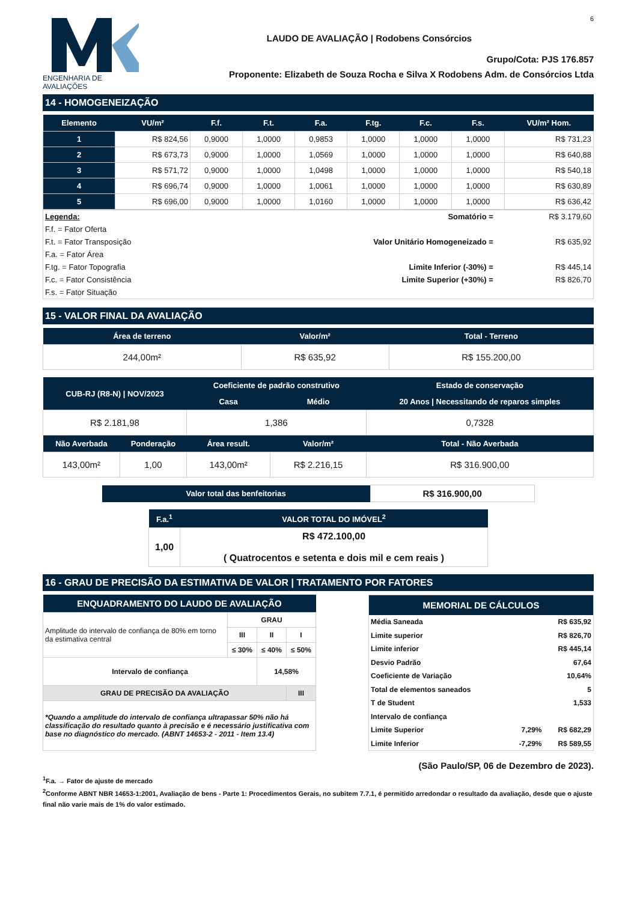ENGENHARIA DE AVALIAÇÕES
6
LAUDO DE AVALIAÇÃO | Rodobens Consórcios
Grupo/Cota: PJS 176.857
Proponente: Elizabeth de Souza Rocha e Silva X Rodobens Adm. de Consórcios Ltda
14 - HOMOGENEIZAÇÃO
| Elemento | VU/m² | F.f. | F.t. | F.a. | F.tg. | F.c. | F.s. | VU/m² Hom. |
| --- | --- | --- | --- | --- | --- | --- | --- | --- |
| 1 | R$ 824,56 | 0,9000 | 1,0000 | 0,9853 | 1,0000 | 1,0000 | 1,0000 | R$ 731,23 |
| 2 | R$ 673,73 | 0,9000 | 1,0000 | 1,0569 | 1,0000 | 1,0000 | 1,0000 | R$ 640,88 |
| 3 | R$ 571,72 | 0,9000 | 1,0000 | 1,0498 | 1,0000 | 1,0000 | 1,0000 | R$ 540,18 |
| 4 | R$ 696,74 | 0,9000 | 1,0000 | 1,0061 | 1,0000 | 1,0000 | 1,0000 | R$ 630,89 |
| 5 | R$ 696,00 | 0,9000 | 1,0000 | 1,0160 | 1,0000 | 1,0000 | 1,0000 | R$ 636,42 |
| Legenda: | Somatório = | R$ 3.179,60 |
| F.f. = Fator Oferta | | |
| F.t. = Fator Transposição | Valor Unitário Homogeneizado = | R$ 635,92 |
| F.a. = Fator Área | | |
| F.tg. = Fator Topografia | Limite Inferior (-30%) = | R$ 445,14 |
| F.c. = Fator Consistência | Limite Superior (+30%) = | R$ 826,70 |
| F.s. = Fator Situação | | |
15 - VALOR FINAL DA AVALIAÇÃO
| Área de terreno | Valor/m² | Total - Terreno |
| --- | --- | --- |
| 244,00m² | R$ 635,92 | R$ 155.200,00 |
| CUB-RJ (R8-N) / NOV/2023 | | Coeficiente de padrão construtivo | | Estado de conservação |
| --- | --- | --- | --- | --- |
| | | Casa | Médio | 20 Anos / Necessitando de reparos simples |
| R$ 2.181,98 | | 1,386 | | 0,7328 |
| Não Averbada | Ponderação | Área result. | Valor/m² | Total - Não Averbada |
| 143,00m² | 1,00 | 143,00m² | R$ 2.216,15 | R$ 316.900,00 |
| Valor total das benfeitorias | R$ 316.900,00 |
| F.a.<sup>1</sup> | VALOR TOTAL DO IMÓVEL<sup>2</sup> |
| --- | --- |
| 1,00 | R$ 472.100,00 ( Quatrocentos e setenta e dois mil e cem reais ) |
16 - GRAU DE PRECISÃO DA ESTIMATIVA DE VALOR | TRATAMENTO POR FATORES
| ENQUADRAMENTO DO LAUDO DE AVALIAÇÃO | | | |
| --- | --- | --- | --- |
| Amplitude do intervalo de confiança de 80% em torno da estimativa central | GRAU | | |
| | III | II | I |
| | ≤ 30% | ≤ 40% | ≤ 50% |
| Intervalo de confiança | | 14,58% | |
| GRAU DE PRECISÃO DA AVALIAÇÃO | | | III |
| *Quando a amplitude do intervalo de confiança ultrapassar 50% não há classificação do resultado quanto à precisão e é necessário justificativa com base no diagnóstico do mercado. (ABNT 14653-2 - 2011 - Item 13.4) | | | |
| MEMORIAL DE CÁLCULOS | | |
| --- | --- | --- |
| Média Saneada | | R$ 635,92 |
| Limite superior | | R$ 826,70 |
| Limite inferior | | R$ 445,14 |
| Desvio Padrão | | 67,64 |
| Coeficiente de Variação | | 10,64% |
| Total de elementos saneados | | 5 |
| T de Student | | 1,533 |
| Intervalo de confiança | | |
| Limite Superior | 7,29% | R$ 682,29 |
| Limite Inferior | -7,29% | R$ 589,55 |
(São Paulo/SP, 06 de Dezembro de 2023).
<sup>1</sup> F.a. → Fator de ajuste de mercado
<sup>2</sup> Conforme ABNT NBR 14653-1:2001, Avaliação de bens - Parte 1: Procedimentos Gerais, no subitem 7.7.1, é permitido arredondar o resultado da avaliação, desde que o ajuste final não varie mais de 1% do valor estimado.